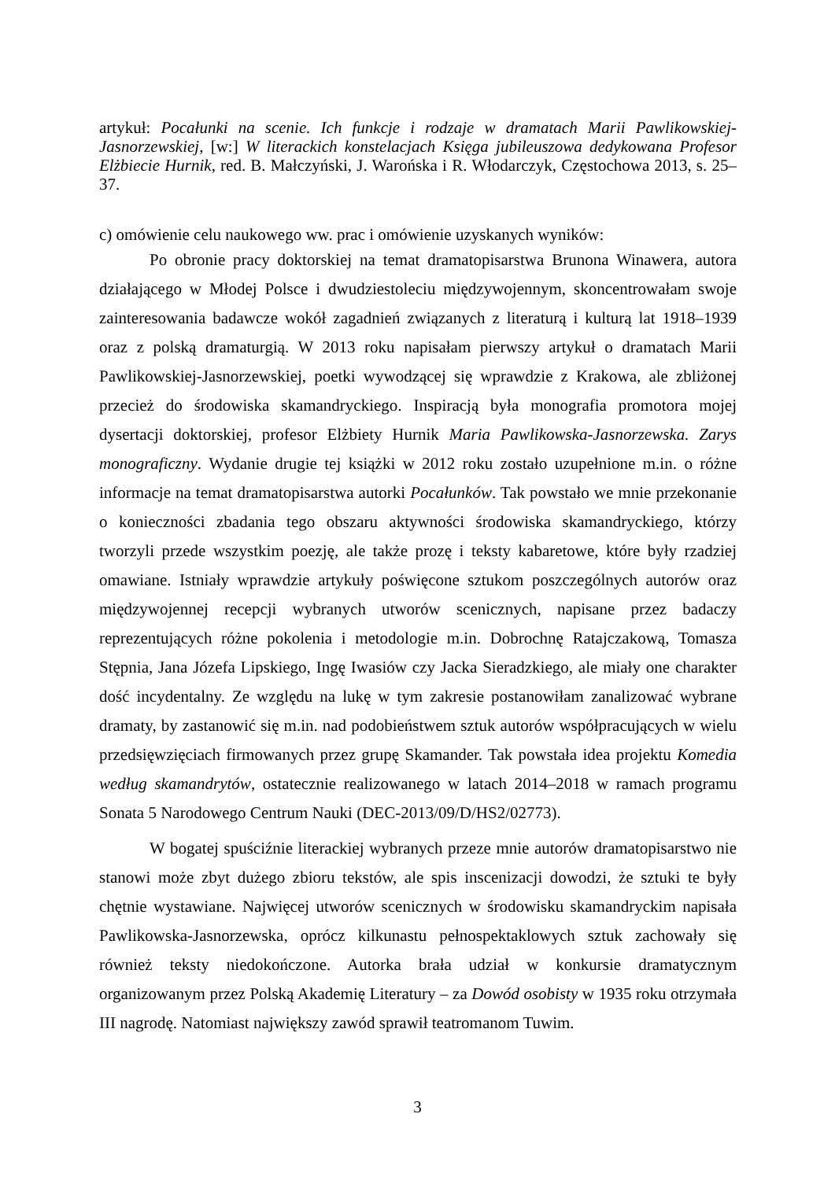artykuł: Pocałunki na scenie. Ich funkcje i rodzaje w dramatach Marii Pawlikowskiej-Jasnorzewskiej, [w:] W literackich konstelacjach Księga jubileuszowa dedykowana Profesor Elżbiecie Hurnik, red. B. Małczyński, J. Warońska i R. Włodarczyk, Częstochowa 2013, s. 25–37.
c) omówienie celu naukowego ww. prac i omówienie uzyskanych wyników:
Po obronie pracy doktorskiej na temat dramatopisarstwa Brunona Winawera, autora działającego w Młodej Polsce i dwudziestoleciu międzywojennym, skoncentrowałam swoje zainteresowania badawcze wokół zagadnień związanych z literaturą i kulturą lat 1918–1939 oraz z polską dramaturgią. W 2013 roku napisałam pierwszy artykuł o dramatach Marii Pawlikowskiej-Jasnorzewskiej, poetki wywodzącej się wprawdzie z Krakowa, ale zbliżonej przecież do środowiska skamandryckiego. Inspiracją była monografia promotora mojej dysertacji doktorskiej, profesor Elżbiety Hurnik Maria Pawlikowska-Jasnorzewska. Zarys monograficzny. Wydanie drugie tej książki w 2012 roku zostało uzupełnione m.in. o różne informacje na temat dramatopisarstwa autorki Pocałunków. Tak powstało we mnie przekonanie o konieczności zbadania tego obszaru aktywności środowiska skamandryckiego, którzy tworzyli przede wszystkim poezję, ale także prozę i teksty kabaretowe, które były rzadziej omawiane. Istniały wprawdzie artykuły poświęcone sztukom poszczególnych autorów oraz międzywojennej recepcji wybranych utworów scenicznych, napisane przez badaczy reprezentujących różne pokolenia i metodologie m.in. Dobrochnę Ratajczakową, Tomasza Stępnia, Jana Józefa Lipskiego, Ingę Iwasiów czy Jacka Sieradzkiego, ale miały one charakter dość incydentalny. Ze względu na lukę w tym zakresie postanowiłam zanalizować wybrane dramaty, by zastanowić się m.in. nad podobieństwem sztuk autorów współpracujących w wielu przedsięwzięciach firmowanych przez grupę Skamander. Tak powstała idea projektu Komedia według skamandrytów, ostatecznie realizowanego w latach 2014–2018 w ramach programu Sonata 5 Narodowego Centrum Nauki (DEC-2013/09/D/HS2/02773).
W bogatej spuściźnie literackiej wybranych przeze mnie autorów dramatopisarstwo nie stanowi może zbyt dużego zbioru tekstów, ale spis inscenizacji dowodzi, że sztuki te były chętnie wystawiane. Najwięcej utworów scenicznych w środowisku skamandryckim napisała Pawlikowska-Jasnorzewska, oprócz kilkunastu pełnospektaklowych sztuk zachowały się również teksty niedokończone. Autorka brała udział w konkursie dramatycznym organizowanym przez Polską Akademię Literatury – za Dowód osobisty w 1935 roku otrzymała III nagrodę. Natomiast największy zawód sprawił teatromanom Tuwim.
3